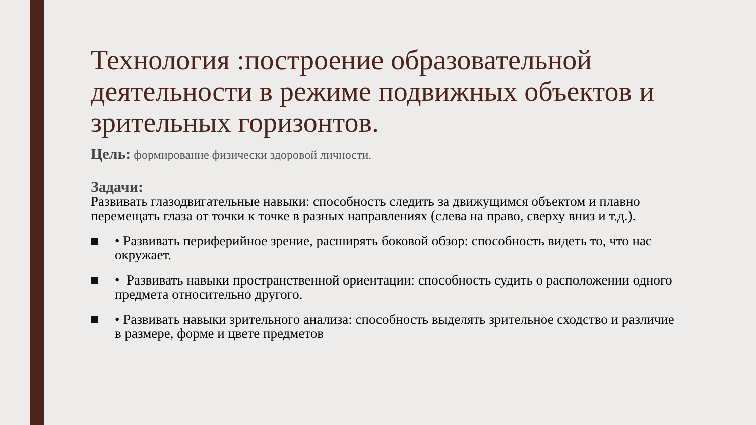Технология :построение образовательной деятельности в режиме подвижных объектов и зрительных горизонтов.
Цель: формирование физически здоровой личности.
Задачи:
Развивать глазодвигательные навыки: способность следить за движущимся объектом и плавно перемещать глаза от точки к точке в разных направлениях (слева на право, сверху вниз и т.д.).
• Развивать периферийное зрение, расширять боковой обзор: способность видеть то, что нас окружает.
• Развивать навыки пространственной ориентации: способность судить о расположении одного предмета относительно другого.
• Развивать навыки зрительного анализа: способность выделять зрительное сходство и различие в размере, форме и цвете предметов